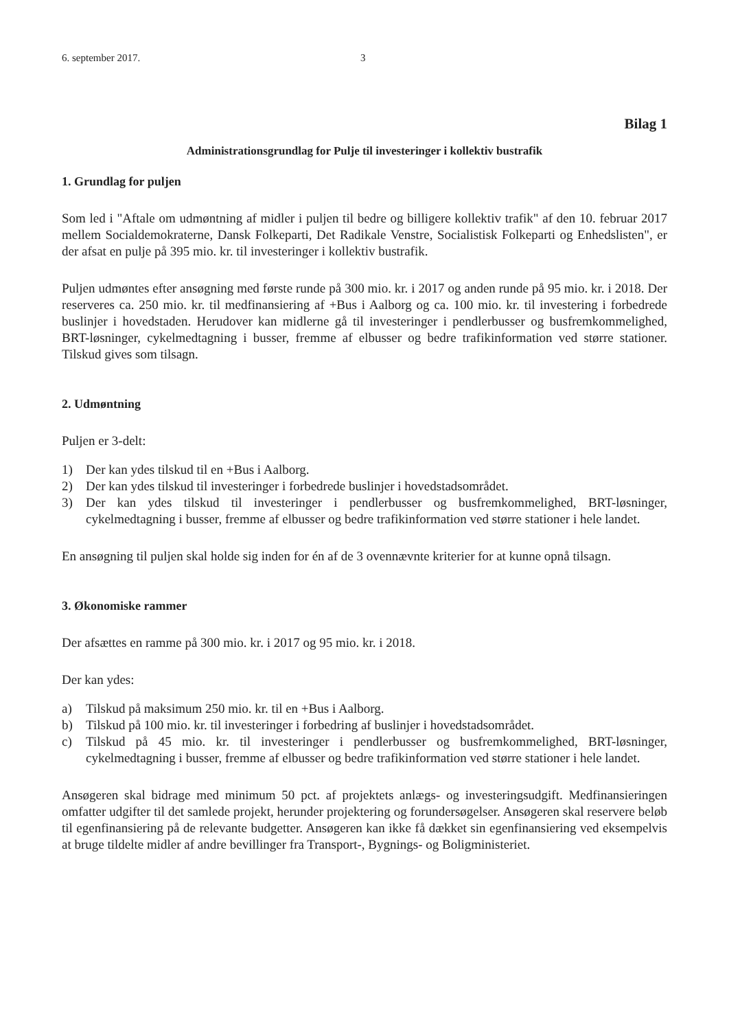6. september 2017. 3
Bilag 1
Administrationsgrundlag for Pulje til investeringer i kollektiv bustrafik
1. Grundlag for puljen
Som led i "Aftale om udmøntning af midler i puljen til bedre og billigere kollektiv trafik" af den 10. februar 2017 mellem Socialdemokraterne, Dansk Folkeparti, Det Radikale Venstre, Socialistisk Folkeparti og Enhedslisten", er der afsat en pulje på 395 mio. kr. til investeringer i kollektiv bustrafik.
Puljen udmøntes efter ansøgning med første runde på 300 mio. kr. i 2017 og anden runde på 95 mio. kr. i 2018. Der reserveres ca. 250 mio. kr. til medfinansiering af +Bus i Aalborg og ca. 100 mio. kr. til investering i forbedrede buslinjer i hovedstaden. Herudover kan midlerne gå til investeringer i pendlerbusser og busfremkommelighed, BRT-løsninger, cykelmedtagning i busser, fremme af elbusser og bedre trafikinformation ved større stationer. Tilskud gives som tilsagn.
2. Udmøntning
Puljen er 3-delt:
1) Der kan ydes tilskud til en +Bus i Aalborg.
2) Der kan ydes tilskud til investeringer i forbedrede buslinjer i hovedstadsområdet.
3) Der kan ydes tilskud til investeringer i pendlerbusser og busfremkommelighed, BRT-løsninger, cykelmedtagning i busser, fremme af elbusser og bedre trafikinformation ved større stationer i hele landet.
En ansøgning til puljen skal holde sig inden for én af de 3 ovennævnte kriterier for at kunne opnå tilsagn.
3. Økonomiske rammer
Der afsættes en ramme på 300 mio. kr. i 2017 og 95 mio. kr. i 2018.
Der kan ydes:
a) Tilskud på maksimum 250 mio. kr. til en +Bus i Aalborg.
b) Tilskud på 100 mio. kr. til investeringer i forbedring af buslinjer i hovedstadsområdet.
c) Tilskud på 45 mio. kr. til investeringer i pendlerbusser og busfremkommelighed, BRT-løsninger, cykelmedtagning i busser, fremme af elbusser og bedre trafikinformation ved større stationer i hele landet.
Ansøgeren skal bidrage med minimum 50 pct. af projektets anlægs- og investeringsudgift. Medfinansieringen omfatter udgifter til det samlede projekt, herunder projektering og forundersøgelser. Ansøgeren skal reservere beløb til egenfinansiering på de relevante budgetter. Ansøgeren kan ikke få dækket sin egenfinansiering ved eksempelvis at bruge tildelte midler af andre bevillinger fra Transport-, Bygnings- og Boligministeriet.